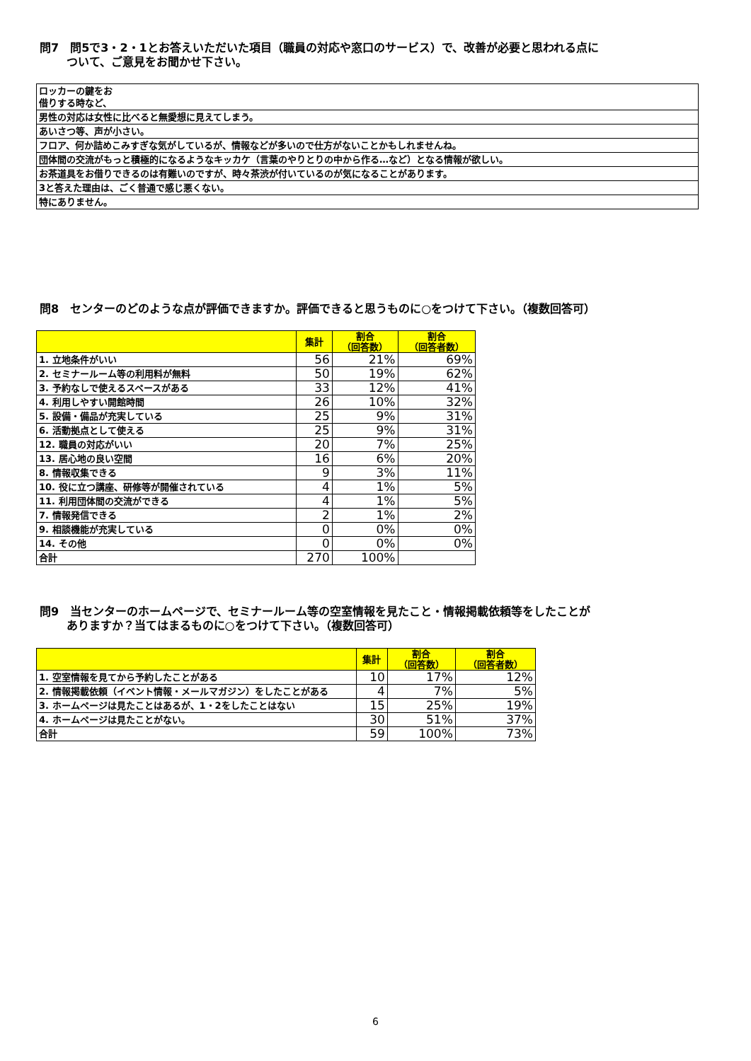問7　問5で3・2・1とお答えいただいた項目（職員の対応や窓口のサービス）で、改善が必要と思われる点に
　　 ついて、ご意見をお聞かせ下さい。
| ロッカーの鍵をお 借りする時など、 |
| 男性の対応は女性に比べると無愛想に見えてしまう。 |
| あいさつ等、声が小さい。 |
| フロア、何か詰めこみすぎな気がしているが、情報などが多いので仕方がないことかもしれませんね。 |
| 団体間の交流がもっと積極的になるようなキッカケ（言葉のやりとりの中から作る…など）となる情報が欲しい。 |
| お茶道具をお借りできるのは有難いのですが、時々茶渋が付いているのが気になることがあります。 |
| 3と答えた理由は、ごく普通で感じ悪くない。 |
| 特にありません。 |
問8　センターのどのような点が評価できますか。評価できると思うものに○をつけて下さい。（複数回答可）
| | 集計 | 割合 （回答数） | 割合 （回答者数） |
| --- | --- | --- | --- |
| 1. 立地条件がいい | 56 | 21% | 69% |
| 2. セミナールーム等の利用料が無料 | 50 | 19% | 62% |
| 3. 予約なしで使えるスペースがある | 33 | 12% | 41% |
| 4. 利用しやすい開館時間 | 26 | 10% | 32% |
| 5. 設備・備品が充実している | 25 | 9% | 31% |
| 6. 活動拠点として使える | 25 | 9% | 31% |
| 12. 職員の対応がいい | 20 | 7% | 25% |
| 13. 居心地の良い空間 | 16 | 6% | 20% |
| 8. 情報収集できる | 9 | 3% | 11% |
| 10. 役に立つ講座、研修等が開催されている | 4 | 1% | 5% |
| 11. 利用団体間の交流ができる | 4 | 1% | 5% |
| 7. 情報発信できる | 2 | 1% | 2% |
| 9. 相談機能が充実している | 0 | 0% | 0% |
| 14. その他 | 0 | 0% | 0% |
| 合計 | 270 | 100% | |
問9　当センターのホームページで、セミナールーム等の空室情報を見たこと・情報掲載依頼等をしたことが
　　 ありますか？当てはまるものに○をつけて下さい。（複数回答可）
| | 集計 | 割合 （回答数） | 割合 （回答者数） |
| --- | --- | --- | --- |
| 1. 空室情報を見てから予約したことがある | 10 | 17% | 12% |
| 2. 情報掲載依頼（イベント情報・メールマガジン）をしたことがある | 4 | 7% | 5% |
| 3. ホームページは見たことはあるが、1・2をしたことはない | 15 | 25% | 19% |
| 4. ホームページは見たことがない。 | 30 | 51% | 37% |
| 合計 | 59 | 100% | 73% |
6